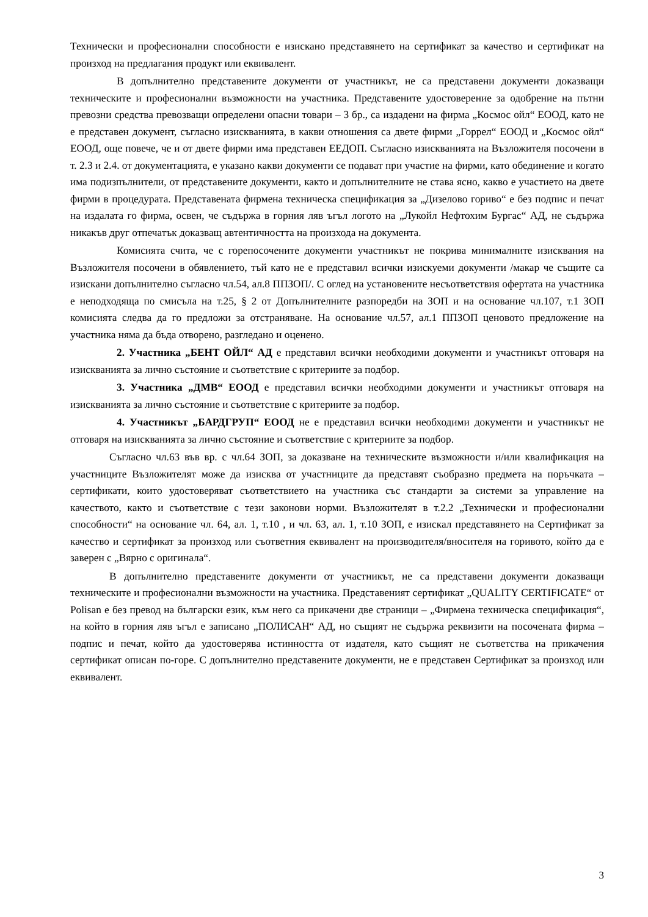Технически и професионални способности е изискано представянето на сертификат за качество и сертификат на произход на предлагания продукт или еквивалент.
В допълнително представените документи от участникът, не са представени документи доказващи техническите и професионални възможности на участника. Представените удостоверение за одобрение на пътни превозни средства превозващи определени опасни товари – 3 бр., са издадени на фирма „Космос ойл“ ЕООД, като не е представен документ, съгласно изискванията, в какви отношения са двете фирми „Горрел“ ЕООД и „Космос ойл“ ЕООД, още повече, че и от двете фирми има представен ЕЕДОП. Съгласно изискванията на Възложителя посочени в т. 2.3 и 2.4. от документацията, е указано какви документи се подават при участие на фирми, като обединение и когато има подизпълнители, от представените документи, както и допълнителните не става ясно, какво е участието на двете фирми в процедурата. Представената фирмена техническа спецификация за „Дизелово гориво“ е без подпис и печат на издалата го фирма, освен, че съдържа в горния ляв ъгъл логото на „Лукойл Нефтохим Бургас“ АД, не съдържа никакъв друг отпечатък доказващ автентичността на произхода на документа.
Комисията счита, че с горепосочените документи участникът не покрива минималните изисквания на Възложителя посочени в обявлението, тъй като не е представил всички изискуеми документи /макар че същите са изискани допълнително съгласно чл.54, ал.8 ППЗОП/. С оглед на установените несъответствия офертата на участника е неподходяща по смисъла на т.25, § 2 от Допълнителните разпоредби на ЗОП и на основание чл.107, т.1 ЗОП комисията следва да го предложи за отстраняване. На основание чл.57, ал.1 ППЗОП ценовото предложение на участника няма да бъда отворено, разгледано и оценено.
2. Участника „БЕНТ ОЙЛ“ АД е представил всички необходими документи и участникът отговаря на изискванията за лично състояние и съответствие с критериите за подбор.
3. Участника „ДМВ“ ЕООД е представил всички необходими документи и участникът отговаря на изискванията за лично състояние и съответствие с критериите за подбор.
4. Участникът „БАРДГРУП“ ЕООД не е представил всички необходими документи и участникът не отговаря на изискванията за лично състояние и съответствие с критериите за подбор.
Съгласно чл.63 във вр. с чл.64 ЗОП, за доказване на техническите възможности и/или квалификация на участниците Възложителят може да изисква от участниците да представят съобразно предмета на поръчката – сертификати, които удостоверяват съответствието на участника със стандарти за системи за управление на качеството, както и съответствие с тези законови норми. Възложителят в т.2.2 „Технически и професионални способности“ на основание чл. 64, ал. 1, т.10 , и чл. 63, ал. 1, т.10 ЗОП, е изискал представянето на Сертификат за качество и сертификат за произход или съответния еквивалент на производителя/вносителя на горивото, който да е заверен с „Вярно с оригинала“.
В допълнително представените документи от участникът, не са представени документи доказващи техническите и професионални възможности на участника. Представеният сертификат „QUALITY CERTIFICATE“ от Polisan е без превод на български език, към него са прикачени две страници – „Фирмена техническа спецификация“, на който в горния ляв ъгъл е записано „ПОЛИСАН“ АД, но същият не съдържа реквизити на посочената фирма – подпис и печат, който да удостоверява истинността от издателя, като същият не съответства на прикачения сертификат описан по-горе. С допълнително представените документи, не е представен Сертификат за произход или еквивалент.
3